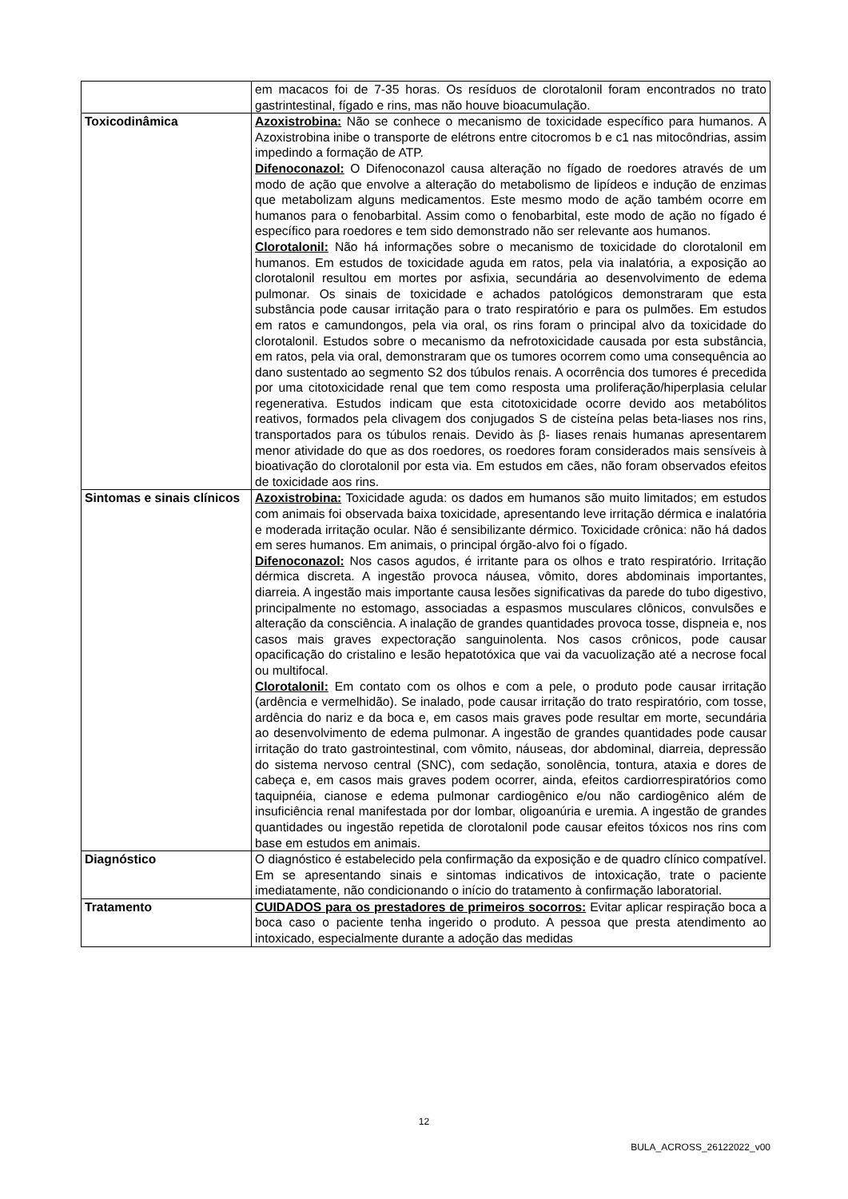| | em macacos foi de 7-35 horas. Os resíduos de clorotalonil foram encontrados no trato gastrintestinal, fígado e rins, mas não houve bioacumulação. |
| Toxicodinâmica | Azoxistrobina: Não se conhece o mecanismo de toxicidade específico para humanos. A Azoxistrobina inibe o transporte de elétrons entre citocromos b e c1 nas mitocôndrias, assim impedindo a formação de ATP. Difenoconazol: O Difenoconazol causa alteração no fígado de roedores através de um modo de ação que envolve a alteração do metabolismo de lipídeos e indução de enzimas que metabolizam alguns medicamentos. Este mesmo modo de ação também ocorre em humanos para o fenobarbital. Assim como o fenobarbital, este modo de ação no fígado é específico para roedores e tem sido demonstrado não ser relevante aos humanos. Clorotalonil: Não há informações sobre o mecanismo de toxicidade do clorotalonil em humanos. Em estudos de toxicidade aguda em ratos, pela via inalatória, a exposição ao clorotalonil resultou em mortes por asfixia, secundária ao desenvolvimento de edema pulmonar. Os sinais de toxicidade e achados patológicos demonstraram que esta substância pode causar irritação para o trato respiratório e para os pulmões. Em estudos em ratos e camundongos, pela via oral, os rins foram o principal alvo da toxicidade do clorotalonil. Estudos sobre o mecanismo da nefrotoxicidade causada por esta substância, em ratos, pela via oral, demonstraram que os tumores ocorrem como uma consequência ao dano sustentado ao segmento S2 dos túbulos renais. A ocorrência dos tumores é precedida por uma citotoxicidade renal que tem como resposta uma proliferação/hiperplasia celular regenerativa. Estudos indicam que esta citotoxicidade ocorre devido aos metabólitos reativos, formados pela clivagem dos conjugados S de cisteína pelas beta-liases nos rins, transportados para os túbulos renais. Devido às β- liases renais humanas apresentarem menor atividade do que as dos roedores, os roedores foram considerados mais sensíveis à bioativação do clorotalonil por esta via. Em estudos em cães, não foram observados efeitos de toxicidade aos rins. |
| Sintomas e sinais clínicos | Azoxistrobina: Toxicidade aguda: os dados em humanos são muito limitados; em estudos com animais foi observada baixa toxicidade, apresentando leve irritação dérmica e inalatória e moderada irritação ocular. Não é sensibilizante dérmico. Toxicidade crônica: não há dados em seres humanos. Em animais, o principal órgão-alvo foi o fígado. Difenoconazol: Nos casos agudos, é irritante para os olhos e trato respiratório. Irritação dérmica discreta. A ingestão provoca náusea, vômito, dores abdominais importantes, diarreia. A ingestão mais importante causa lesões significativas da parede do tubo digestivo, principalmente no estomago, associadas a espasmos musculares clônicos, convulsões e alteração da consciência. A inalação de grandes quantidades provoca tosse, dispneia e, nos casos mais graves expectoração sanguinolenta. Nos casos crônicos, pode causar opacificação do cristalino e lesão hepatotóxica que vai da vacuolização até a necrose focal ou multifocal. Clorotalonil: Em contato com os olhos e com a pele, o produto pode causar irritação (ardência e vermelhidão). Se inalado, pode causar irritação do trato respiratório, com tosse, ardência do nariz e da boca e, em casos mais graves pode resultar em morte, secundária ao desenvolvimento de edema pulmonar. A ingestão de grandes quantidades pode causar irritação do trato gastrointestinal, com vômito, náuseas, dor abdominal, diarreia, depressão do sistema nervoso central (SNC), com sedação, sonolência, tontura, ataxia e dores de cabeça e, em casos mais graves podem ocorrer, ainda, efeitos cardiorrespiratórios como taquipnéia, cianose e edema pulmonar cardiogênico e/ou não cardiogênico além de insuficiência renal manifestada por dor lombar, oligoanúria e uremia. A ingestão de grandes quantidades ou ingestão repetida de clorotalonil pode causar efeitos tóxicos nos rins com base em estudos em animais. |
| Diagnóstico | O diagnóstico é estabelecido pela confirmação da exposição e de quadro clínico compatível. Em se apresentando sinais e sintomas indicativos de intoxicação, trate o paciente imediatamente, não condicionando o início do tratamento à confirmação laboratorial. |
| Tratamento | CUIDADOS para os prestadores de primeiros socorros: Evitar aplicar respiração boca a boca caso o paciente tenha ingerido o produto. A pessoa que presta atendimento ao intoxicado, especialmente durante a adoção das medidas |
12
BULA_ACROSS_26122022_v00